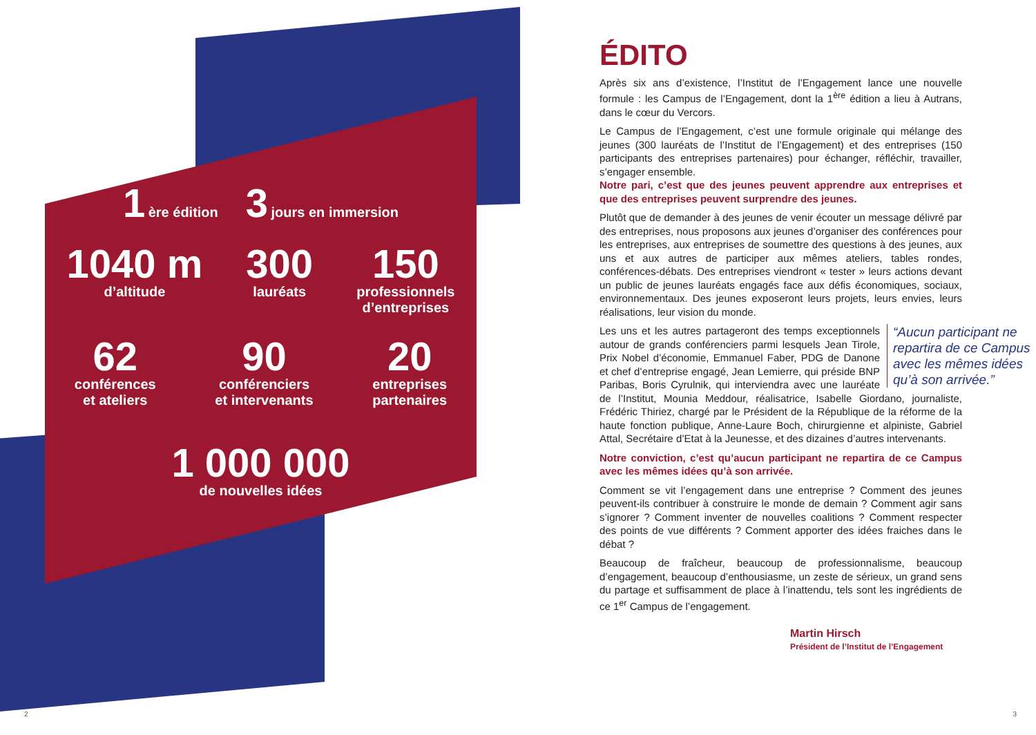1 ère édition
3 jours en immersion
1040 m
d’altitude
300
lauréats
150
professionnels
d’entreprises
62
conférences
et ateliers
90
conférenciers
et intervenants
20
entreprises
partenaires
1 000 000
de nouvelles idées
ÉDITO
Après six ans d’existence, l’Institut de l’Engagement lance une nouvelle formule : les Campus de l’Engagement, dont la 1<sup>ère</sup> édition a lieu à Autrans, dans le cœur du Vercors.
Le Campus de l’Engagement, c’est une formule originale qui mélange des jeunes (300 lauréats de l’Institut de l’Engagement) et des entreprises (150 participants des entreprises partenaires) pour échanger, réfléchir, travailler, s’engager ensemble.
Notre pari, c’est que des jeunes peuvent apprendre aux entreprises et que des entreprises peuvent surprendre des jeunes.
Plutôt que de demander à des jeunes de venir écouter un message délivré par des entreprises, nous proposons aux jeunes d’organiser des conférences pour les entreprises, aux entreprises de soumettre des questions à des jeunes, aux uns et aux autres de participer aux mêmes ateliers, tables rondes, conférences-débats. Des entreprises viendront « tester » leurs actions devant un public de jeunes lauréats engagés face aux défis économiques, sociaux, environnementaux. Des jeunes exposeront leurs projets, leurs envies, leurs réalisations, leur vision du monde.
“Aucun participant ne repartira de ce Campus avec les mêmes idées qu’à son arrivée.” Les uns et les autres partageront des temps exceptionnels autour de grands conférenciers parmi lesquels Jean Tirole, Prix Nobel d’économie, Emmanuel Faber, PDG de Danone et chef d’entreprise engagé, Jean Lemierre, qui préside BNP Paribas, Boris Cyrulnik, qui interviendra avec une lauréate de l’Institut, Mounia Meddour, réalisatrice, Isabelle Giordano, journaliste, Frédéric Thiriez, chargé par le Président de la République de la réforme de la haute fonction publique, Anne-Laure Boch, chirurgienne et alpiniste, Gabriel Attal, Secrétaire d’Etat à la Jeunesse, et des dizaines d’autres intervenants.
Notre conviction, c’est qu’aucun participant ne repartira de ce Campus avec les mêmes idées qu’à son arrivée.
Comment se vit l’engagement dans une entreprise ? Comment des jeunes peuvent-ils contribuer à construire le monde de demain ? Comment agir sans s’ignorer ? Comment inventer de nouvelles coalitions ? Comment respecter des points de vue différents ? Comment apporter des idées fraiches dans le débat ?
Beaucoup de fraîcheur, beaucoup de professionnalisme, beaucoup d’engagement, beaucoup d’enthousiasme, un zeste de sérieux, un grand sens du partage et suffisamment de place à l’inattendu, tels sont les ingrédients de ce 1<sup>er</sup> Campus de l’engagement.
Martin Hirsch
Président de l’Institut de l’Engagement
2 3